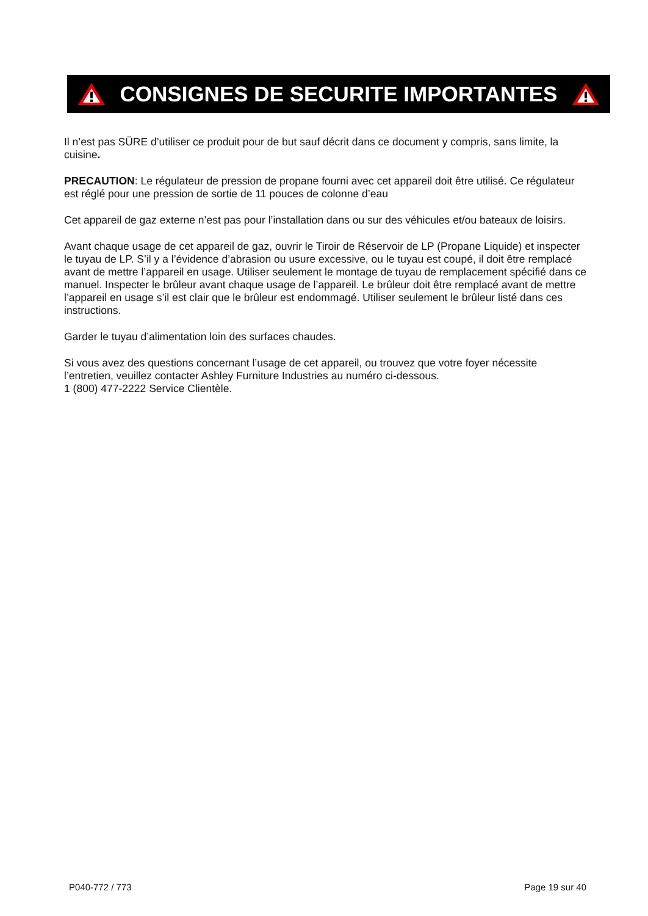CONSIGNES DE SECURITE IMPORTANTES
Il n’est pas SÜRE d’utiliser ce produit pour de but sauf décrit dans ce document y compris, sans limite, la cuisine.
PRECAUTION: Le régulateur de pression de propane fourni avec cet appareil doit être utilisé. Ce régulateur est réglé pour une pression de sortie de 11 pouces de colonne d’eau
Cet appareil de gaz externe n’est pas pour l’installation dans ou sur des véhicules et/ou bateaux de loisirs.
Avant chaque usage de cet appareil de gaz, ouvrir le Tiroir de Réservoir de LP (Propane Liquide) et inspecter le tuyau de LP. S’il y a l’évidence d’abrasion ou usure excessive, ou le tuyau est coupé, il doit être remplacé avant de mettre l’appareil en usage. Utiliser seulement le montage de tuyau de remplacement spécifié dans ce manuel. Inspecter le brûleur avant chaque usage de l’appareil. Le brûleur doit être remplacé avant de mettre l’appareil en usage s’il est clair que le brûleur est endommagé. Utiliser seulement le brûleur listé dans ces instructions.
Garder le tuyau d’alimentation loin des surfaces chaudes.
Si vous avez des questions concernant l’usage de cet appareil, ou trouvez que votre foyer nécessite l’entretien, veuillez contacter Ashley Furniture Industries au numéro ci-dessous.
1 (800) 477-2222 Service Clientèle.
P040-772 / 773 Page 19 sur 40